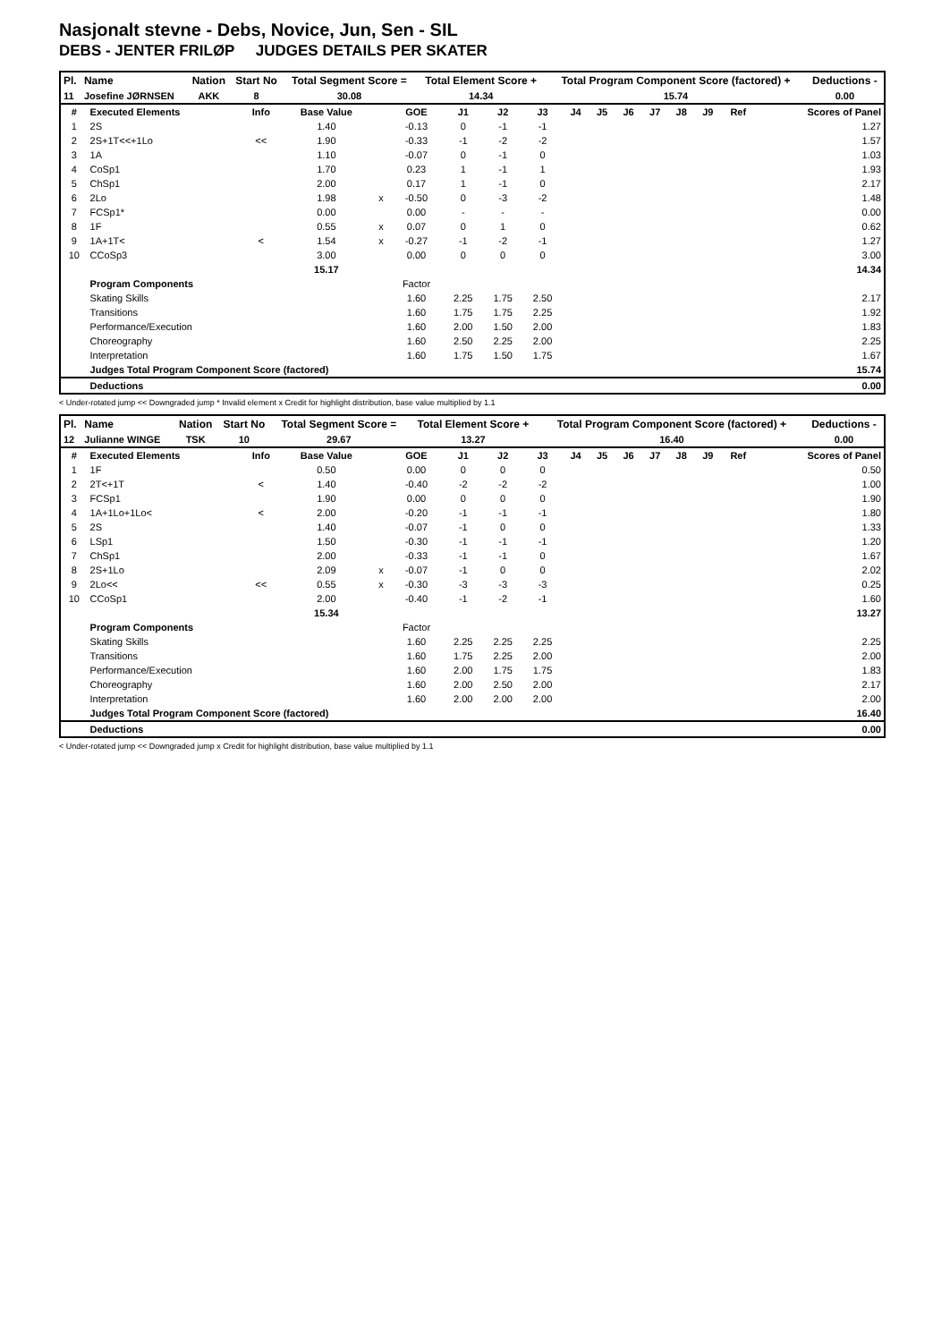Nasjonalt stevne - Debs, Novice, Jun, Sen - SIL
DEBS - JENTER FRILØP JUDGES DETAILS PER SKATER
| Pl. | Name | Nation | Start No | Total Segment Score = | Total Element Score + | Total Program Component Score (factored) + | Deductions - |
| --- | --- | --- | --- | --- | --- | --- | --- |
| 11 | Josefine JØRNSEN | AKK | 8 | 30.08 | 14.34 | 15.74 | 0.00 |
| # | Executed Elements | Info | Base Value | | GOE | J1 | J2 | J3 | J4 | J5 | J6 | J7 | J8 | J9 | Ref | Scores of Panel |
| --- | --- | --- | --- | --- | --- | --- | --- | --- | --- | --- | --- | --- | --- | --- | --- | --- |
| 1 | 2S | | 1.40 | | -0.13 | 0 | -1 | -1 | | | | | | | | 1.27 |
| 2 | 2S+1T<<+1Lo | << | 1.90 | | -0.33 | -1 | -2 | -2 | | | | | | | | 1.57 |
| 3 | 1A | | 1.10 | | -0.07 | 0 | -1 | 0 | | | | | | | | 1.03 |
| 4 | CoSp1 | | 1.70 | | 0.23 | 1 | -1 | 1 | | | | | | | | 1.93 |
| 5 | ChSp1 | | 2.00 | | 0.17 | 1 | -1 | 0 | | | | | | | | 2.17 |
| 6 | 2Lo | | 1.98 | x | -0.50 | 0 | -3 | -2 | | | | | | | | 1.48 |
| 7 | FCSp1* | | 0.00 | | 0.00 | - | - | - | | | | | | | | 0.00 |
| 8 | 1F | | 0.55 | x | 0.07 | 0 | 1 | 0 | | | | | | | | 0.62 |
| 9 | 1A+1T< | < | 1.54 | x | -0.27 | -1 | -2 | -1 | | | | | | | | 1.27 |
| 10 | CCoSp3 | | 3.00 | | 0.00 | 0 | 0 | 0 | | | | | | | | 3.00 |
| | | | 15.17 | | | | | | | | | | | | | 14.34 |
| | Program Components | | | | Factor | | | | | | | | | | | |
| | Skating Skills | | | | 1.60 | 2.25 | 1.75 | 2.50 | | | | | | | | 2.17 |
| | Transitions | | | | 1.60 | 1.75 | 1.75 | 2.25 | | | | | | | | 1.92 |
| | Performance/Execution | | | | 1.60 | 2.00 | 1.50 | 2.00 | | | | | | | | 1.83 |
| | Choreography | | | | 1.60 | 2.50 | 2.25 | 2.00 | | | | | | | | 2.25 |
| | Interpretation | | | | 1.60 | 1.75 | 1.50 | 1.75 | | | | | | | | 1.67 |
| | Judges Total Program Component Score (factored) | | | | | | | | | | | | | | | 15.74 |
| | Deductions | | | | | | | | | | | | | | | 0.00 |
< Under-rotated jump << Downgraded jump * Invalid element x Credit for highlight distribution, base value multiplied by 1.1
| Pl. | Name | Nation | Start No | Total Segment Score = | Total Element Score + | Total Program Component Score (factored) + | Deductions - |
| --- | --- | --- | --- | --- | --- | --- | --- |
| 12 | Julianne WINGE | TSK | 10 | 29.67 | 13.27 | 16.40 | 0.00 |
| # | Executed Elements | Info | Base Value | | GOE | J1 | J2 | J3 | J4 | J5 | J6 | J7 | J8 | J9 | Ref | Scores of Panel |
| --- | --- | --- | --- | --- | --- | --- | --- | --- | --- | --- | --- | --- | --- | --- | --- | --- |
| 1 | 1F | | 0.50 | | 0.00 | 0 | 0 | 0 | | | | | | | | 0.50 |
| 2 | 2T<+1T | < | 1.40 | | -0.40 | -2 | -2 | -2 | | | | | | | | 1.00 |
| 3 | FCSp1 | | 1.90 | | 0.00 | 0 | 0 | 0 | | | | | | | | 1.90 |
| 4 | 1A+1Lo+1Lo< | < | 2.00 | | -0.20 | -1 | -1 | -1 | | | | | | | | 1.80 |
| 5 | 2S | | 1.40 | | -0.07 | -1 | 0 | 0 | | | | | | | | 1.33 |
| 6 | LSp1 | | 1.50 | | -0.30 | -1 | -1 | -1 | | | | | | | | 1.20 |
| 7 | ChSp1 | | 2.00 | | -0.33 | -1 | -1 | 0 | | | | | | | | 1.67 |
| 8 | 2S+1Lo | | 2.09 | x | -0.07 | -1 | 0 | 0 | | | | | | | | 2.02 |
| 9 | 2Lo<< | << | 0.55 | x | -0.30 | -3 | -3 | -3 | | | | | | | | 0.25 |
| 10 | CCoSp1 | | 2.00 | | -0.40 | -1 | -2 | -1 | | | | | | | | 1.60 |
| | | | 15.34 | | | | | | | | | | | | | 13.27 |
| | Program Components | | | | Factor | | | | | | | | | | | |
| | Skating Skills | | | | 1.60 | 2.25 | 2.25 | 2.25 | | | | | | | | 2.25 |
| | Transitions | | | | 1.60 | 1.75 | 2.25 | 2.00 | | | | | | | | 2.00 |
| | Performance/Execution | | | | 1.60 | 2.00 | 1.75 | 1.75 | | | | | | | | 1.83 |
| | Choreography | | | | 1.60 | 2.00 | 2.50 | 2.00 | | | | | | | | 2.17 |
| | Interpretation | | | | 1.60 | 2.00 | 2.00 | 2.00 | | | | | | | | 2.00 |
| | Judges Total Program Component Score (factored) | | | | | | | | | | | | | | | 16.40 |
| | Deductions | | | | | | | | | | | | | | | 0.00 |
< Under-rotated jump << Downgraded jump x Credit for highlight distribution, base value multiplied by 1.1